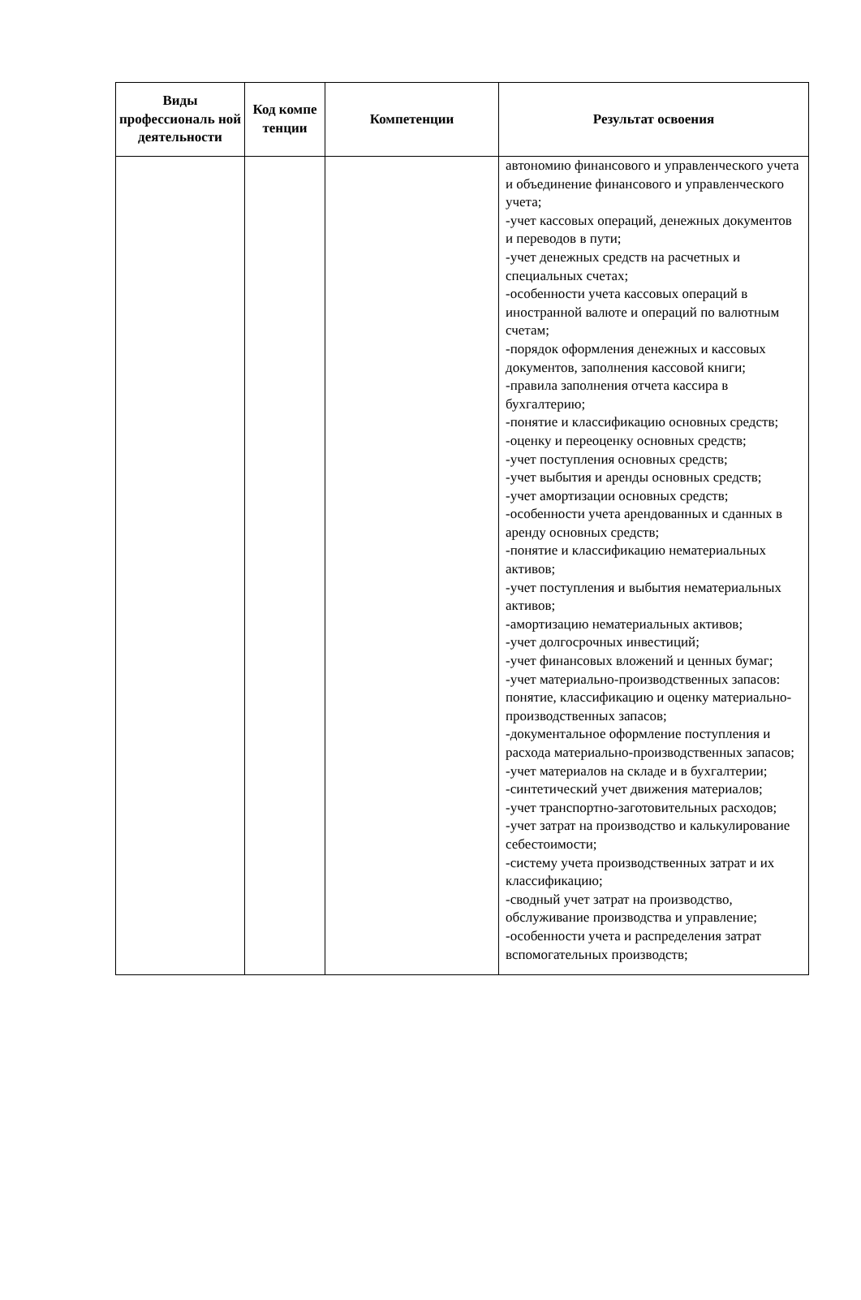| Виды профессиональ ной деятельности | Код компе тенции | Компетенции | Результат освоения |
| --- | --- | --- | --- |
| | | | автономию финансового и управленческого учета и объединение финансового и управленческого учета; -учет кассовых операций, денежных документов и переводов в пути; -учет денежных средств на расчетных и специальных счетах; -особенности учета кассовых операций в иностранной валюте и операций по валютным счетам; -порядок оформления денежных и кассовых документов, заполнения кассовой книги; -правила заполнения отчета кассира в бухгалтерию; -понятие и классификацию основных средств; -оценку и переоценку основных средств; -учет поступления основных средств; -учет выбытия и аренды основных средств; -учет амортизации основных средств; -особенности учета арендованных и сданных в аренду основных средств; -понятие и классификацию нематериальных активов; -учет поступления и выбытия нематериальных активов; -амортизацию нематериальных активов; -учет долгосрочных инвестиций; -учет финансовых вложений и ценных бумаг; -учет материально-производственных запасов: понятие, классификацию и оценку материально-производственных запасов; -документальное оформление поступления и расхода материально-производственных запасов; -учет материалов на складе и в бухгалтерии; -синтетический учет движения материалов; -учет транспортно-заготовительных расходов; -учет затрат на производство и калькулирование себестоимости; -систему учета производственных затрат и их классификацию; -сводный учет затрат на производство, обслуживание производства и управление; -особенности учета и распределения затрат вспомогательных производств; |